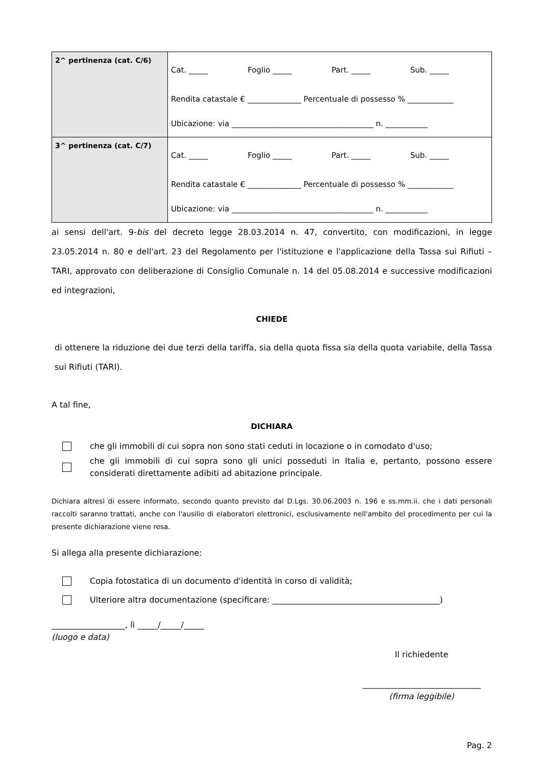| 2^ pertinenza (cat. C/6) | Cat. _____ Foglio _____ Part. _____ Sub. _____ Rendita catastale € ______________ Percentuale di possesso % ____________ Ubicazione: via _____________________________________ n. ___________ |
| 3^ pertinenza (cat. C/7) | Cat. _____ Foglio _____ Part. _____ Sub. _____ Rendita catastale € ______________ Percentuale di possesso % ____________ Ubicazione: via _____________________________________ n. ___________ |
ai sensi dell'art. 9-bis del decreto legge 28.03.2014 n. 47, convertito, con modificazioni, in legge 23.05.2014 n. 80 e dell'art. 23 del Regolamento per l'istituzione e l'applicazione della Tassa sui Rifiuti – TARI, approvato con deliberazione di Consiglio Comunale n. 14 del 05.08.2014 e successive modificazioni ed integrazioni,
CHIEDE
di ottenere la riduzione dei due terzi della tariffa, sia della quota fissa sia della quota variabile, della Tassa sui Rifiuti (TARI).
A tal fine,
DICHIARA
che gli immobili di cui sopra non sono stati ceduti in locazione o in comodato d'uso;
che gli immobili di cui sopra sono gli unici posseduti in Italia e, pertanto, possono essere considerati direttamente adibiti ad abitazione principale.
Dichiara altresì di essere informato, secondo quanto previsto dal D.Lgs. 30.06.2003 n. 196 e ss.mm.ii. che i dati personali raccolti saranno trattati, anche con l'ausilio di elaboratori elettronici, esclusivamente nell'ambito del procedimento per cui la presente dichiarazione viene resa.
Si allega alla presente dichiarazione:
Copia fotostatica di un documento d'identità in corso di validità;
Ulteriore altra documentazione (specificare: _________________________________________)
__________________, lì _____/_____/_____
(luogo e data)
Il richiedente
_____________________________
(firma leggibile)
Pag. 2